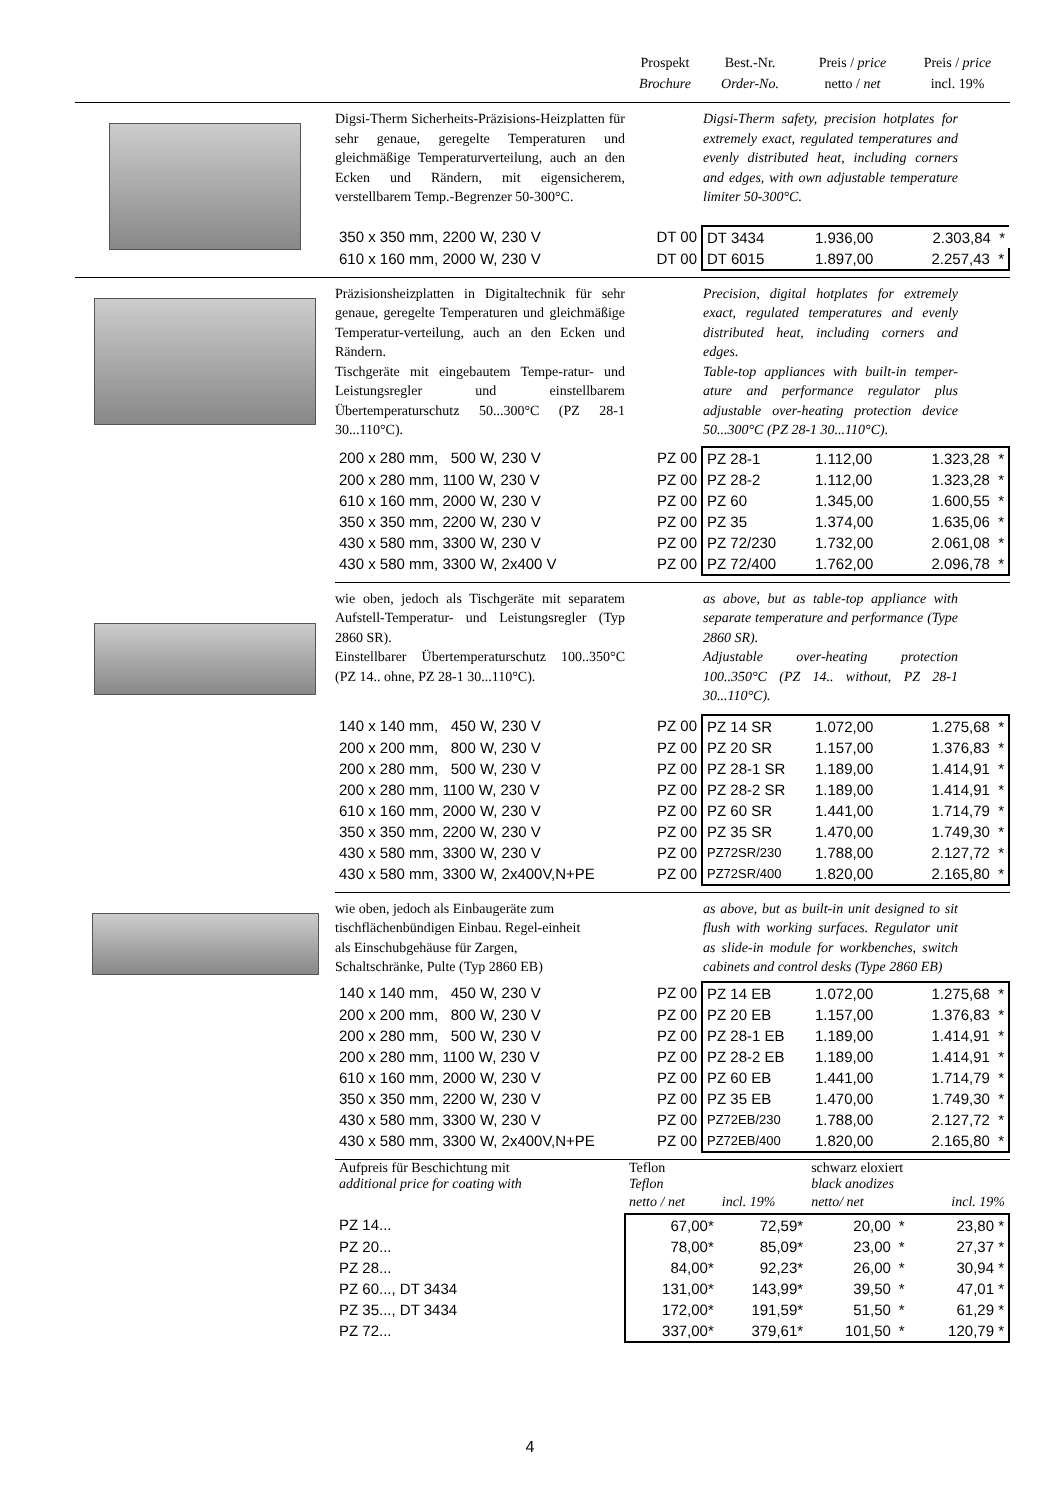Prospekt
Brochure
Best.-Nr.
Order-No.
Preis / price
netto / net
Preis / price
incl. 19%
Digsi-Therm Sicherheits-Präzisions-Heizplatten für sehr genaue, geregelte Temperaturen und gleichmäßige Temperaturverteilung, auch an den Ecken und Rändern, mit eigensicherem, verstellbarem Temp.-Begrenzer 50-300°C.
Digsi-Therm safety, precision hotplates for extremely exact, regulated temperatures and evenly distributed heat, including corners and edges, with own adjustable temperature limiter 50-300°C.
| 350 x 350 mm, 2200 W, 230 V | DT 00 | DT 3434 | 1.936,00 | 2.303,84 * |
| 610 x 160 mm, 2000 W, 230 V | DT 00 | DT 6015 | 1.897,00 | 2.257,43 * |
Präzisionsheizplatten in Digitaltechnik für sehr genaue, geregelte Temperaturen und gleichmäßige Temperatur-verteilung, auch an den Ecken und Rändern.
Tischgeräte mit eingebautem Tempe-ratur- und Leistungsregler und einstellbarem Übertemperaturschutz 50...300°C (PZ 28-1 30...110°C).
Precision, digital hotplates for extremely exact, regulated temperatures and evenly distributed heat, including corners and edges.
Table-top appliances with built-in temper-ature and performance regulator plus adjustable over-heating protection device 50...300°C (PZ 28-1 30...110°C).
| 200 x 280 mm, 500 W, 230 V | PZ 00 | PZ 28-1 | 1.112,00 | 1.323,28 * |
| 200 x 280 mm, 1100 W, 230 V | PZ 00 | PZ 28-2 | 1.112,00 | 1.323,28 * |
| 610 x 160 mm, 2000 W, 230 V | PZ 00 | PZ 60 | 1.345,00 | 1.600,55 * |
| 350 x 350 mm, 2200 W, 230 V | PZ 00 | PZ 35 | 1.374,00 | 1.635,06 * |
| 430 x 580 mm, 3300 W, 230 V | PZ 00 | PZ 72/230 | 1.732,00 | 2.061,08 * |
| 430 x 580 mm, 3300 W, 2x400 V | PZ 00 | PZ 72/400 | 1.762,00 | 2.096,78 * |
wie oben, jedoch als Tischgeräte mit separatem Aufstell-Temperatur- und Leistungsregler (Typ 2860 SR).
Einstellbarer Übertemperaturschutz 100..350°C (PZ 14.. ohne, PZ 28-1 30...110°C).
as above, but as table-top appliance with separate temperature and performance (Type 2860 SR).
Adjustable over-heating protection 100..350°C (PZ 14.. without, PZ 28-1 30...110°C).
| 140 x 140 mm, 450 W, 230 V | PZ 00 | PZ 14 SR | 1.072,00 | 1.275,68 * |
| 200 x 200 mm, 800 W, 230 V | PZ 00 | PZ 20 SR | 1.157,00 | 1.376,83 * |
| 200 x 280 mm, 500 W, 230 V | PZ 00 | PZ 28-1 SR | 1.189,00 | 1.414,91 * |
| 200 x 280 mm, 1100 W, 230 V | PZ 00 | PZ 28-2 SR | 1.189,00 | 1.414,91 * |
| 610 x 160 mm, 2000 W, 230 V | PZ 00 | PZ 60 SR | 1.441,00 | 1.714,79 * |
| 350 x 350 mm, 2200 W, 230 V | PZ 00 | PZ 35 SR | 1.470,00 | 1.749,30 * |
| 430 x 580 mm, 3300 W, 230 V | PZ 00 | PZ72SR/230 | 1.788,00 | 2.127,72 * |
| 430 x 580 mm, 3300 W, 2x400V,N+PE | PZ 00 | PZ72SR/400 | 1.820,00 | 2.165,80 * |
wie oben, jedoch als Einbaugeräte zum tischflächenbündigen Einbau. Regel-einheit als Einschubgehäuse für Zargen, Schaltschränke, Pulte (Typ 2860 EB)
as above, but as built-in unit designed to sit flush with working surfaces. Regulator unit as slide-in module for workbenches, switch cabinets and control desks (Type 2860 EB)
| 140 x 140 mm, 450 W, 230 V | PZ 00 | PZ 14 EB | 1.072,00 | 1.275,68 * |
| 200 x 200 mm, 800 W, 230 V | PZ 00 | PZ 20 EB | 1.157,00 | 1.376,83 * |
| 200 x 280 mm, 500 W, 230 V | PZ 00 | PZ 28-1 EB | 1.189,00 | 1.414,91 * |
| 200 x 280 mm, 1100 W, 230 V | PZ 00 | PZ 28-2 EB | 1.189,00 | 1.414,91 * |
| 610 x 160 mm, 2000 W, 230 V | PZ 00 | PZ 60 EB | 1.441,00 | 1.714,79 * |
| 350 x 350 mm, 2200 W, 230 V | PZ 00 | PZ 35 EB | 1.470,00 | 1.749,30 * |
| 430 x 580 mm, 3300 W, 230 V | PZ 00 | PZ72EB/230 | 1.788,00 | 2.127,72 * |
| 430 x 580 mm, 3300 W, 2x400V,N+PE | PZ 00 | PZ72EB/400 | 1.820,00 | 2.165,80 * |
| Aufpreis für Beschichtung mit additional price for coating with | Teflon Teflon | | schwarz eloxiert black anodizes | | |
| | netto / net | incl. 19% | netto/ net | | incl. 19% |
| PZ 14... | 67,00* | 72,59* | 20,00 | * | 23,80 * |
| PZ 20... | 78,00* | 85,09* | 23,00 | * | 27,37 * |
| PZ 28... | 84,00* | 92,23* | 26,00 | * | 30,94 * |
| PZ 60..., DT 3434 | 131,00* | 143,99* | 39,50 | * | 47,01 * |
| PZ 35..., DT 3434 | 172,00* | 191,59* | 51,50 | * | 61,29 * |
| PZ 72... | 337,00* | 379,61* | 101,50 | * | 120,79 * |
4